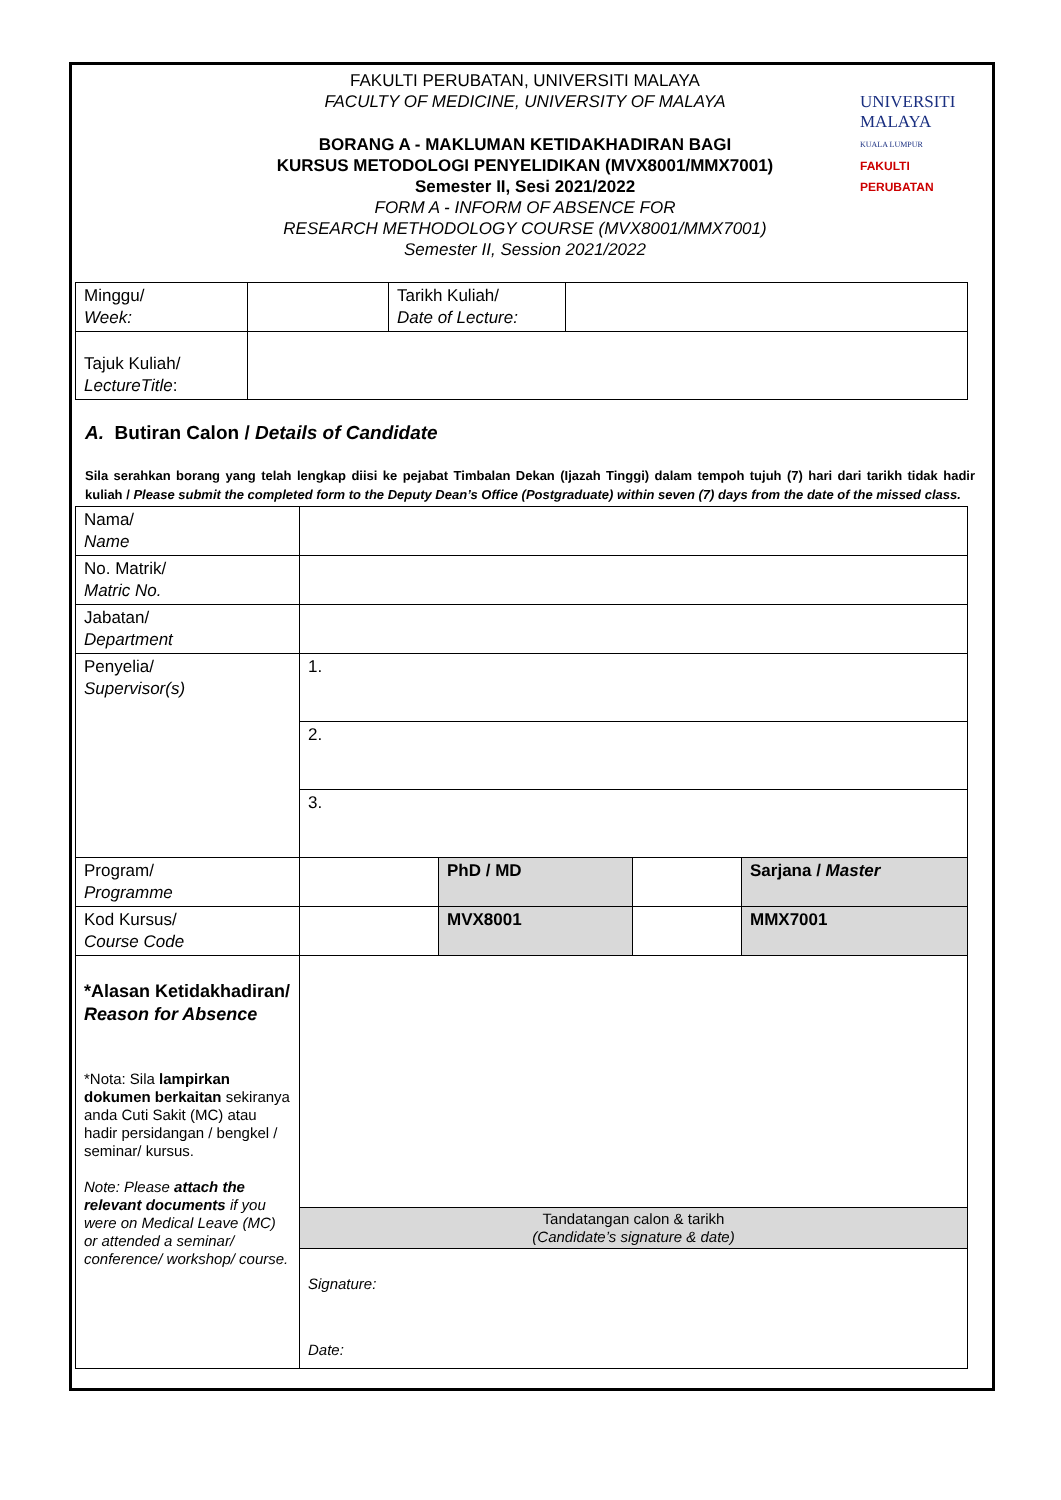FAKULTI PERUBATAN, UNIVERSITI MALAYA
FACULTY OF MEDICINE, UNIVERSITY OF MALAYA
UNIVERSITI
MALAYA
KUALA LUMPUR
FAKULTI PERUBATAN
BORANG A - MAKLUMAN KETIDAKHADIRAN BAGI
KURSUS METODOLOGI PENYELIDIKAN (MVX8001/MMX7001)
Semester II, Sesi 2021/2022
FORM A - INFORM OF ABSENCE FOR
RESEARCH METHODOLOGY COURSE (MVX8001/MMX7001)
Semester II, Session 2021/2022
| Minggu/ Week: | | Tarikh Kuliah/ Date of Lecture: | |
| Tajuk Kuliah/ LectureTitle : | | | |
A. Butiran Calon / Details of Candidate
Sila serahkan borang yang telah lengkap diisi ke pejabat Timbalan Dekan (Ijazah Tinggi) dalam tempoh tujuh (7) hari dari tarikh tidak hadir kuliah / Please submit the completed form to the Deputy Dean’s Office (Postgraduate) within seven (7) days from the date of the missed class.
| Nama/ Name | | | | |
| No. Matrik/ Matric No. | | | | |
| Jabatan/ Department | | | | |
| Penyelia/ Supervisor(s) | 1. | | | |
| | 2. | | | |
| | 3. | | | |
| Program/ Programme | | PhD / MD | | Sarjana / Master |
| Kod Kursus/ Course Code | | MVX8001 | | MMX7001 |
| *Alasan Ketidakhadiran/ Reason for Absence *Nota: Sila lampirkan dokumen berkaitan sekiranya anda Cuti Sakit (MC) atau hadir persidangan / bengkel / seminar/ kursus. Note: Please attach the relevant documents if you were on Medical Leave (MC) or attended a seminar/ conference/ workshop/ course. | | | | |
| | Tandatangan calon & tarikh (Candidate’s signature & date) | | | |
| | Signature: Date: | | | |